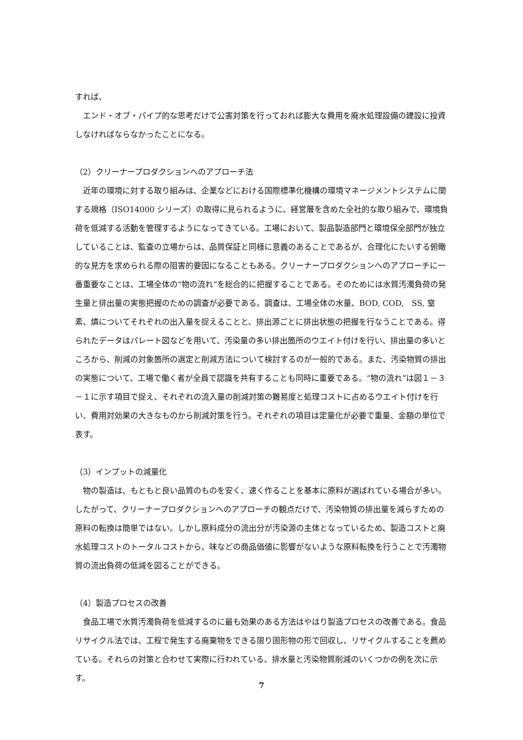すれば、
　エンド・オブ・パイプ的な思考だけで公害対策を行っておれば膨大な費用を廃水処理設備の建設に投資しなければならなかったことになる。
（2）クリーナープロダクションへのアプローチ法
　近年の環境に対する取り組みは、企業などにおける国際標準化機構の環境マネージメントシステムに関する規格（ISO14000 シリーズ）の取得に見られるように、経営層を含めた全社的な取り組みで、環境負荷を低減する活動を管理するようになってきている。工場において、製品製造部門と環境保全部門が独立していることは、監査の立場からは、品質保証と同様に意義のあることであるが、合理化にたいする俯瞰的な見方を求められる際の阻害的要因になることもある。クリーナープロダクションへのアプローチに一番重要なことは、工場全体の“物の流れ”を総合的に把握することである。そのためには水質汚濁負荷の発生量と排出量の実態把握のための調査が必要である。調査は、工場全体の水量、BOD, COD,　SS, 窒素、燐についてそれぞれの出入量を捉えることと、排出源ごとに排出状態の把握を行なうことである。得られたデータはパレート図などを用いて、汚染量の多い排出箇所のウエイト付けを行い、排出量の多いところから、削減の対象箇所の選定と削減方法について検討するのが一般的である。また、汚染物質の排出の実態について、工場で働く者が全員で認識を共有することも同時に重要である。“物の流れ”は図１－３－１に示す項目で捉え、それぞれの流入量の削減対策の難易度と処理コストに占めるウエイト付けを行い、費用対効果の大きなものから削減対策を行う。それぞれの項目は定量化が必要で重量、金額の単位で表す。
（3）インプットの減量化
　物の製造は、もともと良い品質のものを安く、速く作ることを基本に原料が選ばれている場合が多い。したがって、クリーナープロダクションへのアプローチの観点だけで、汚染物質の排出量を減らすための原料の転換は簡単ではない。しかし原料成分の流出分が汚染源の主体となっているため、製造コストと廃水処理コストのトータルコストから、味などの商品価値に影響がないような原料転換を行うことで汚濁物質の流出負荷の低減を図ることができる。
（4）製造プロセスの改善
　食品工場で水質汚濁負荷を低減するのに最も効果のある方法はやはり製造プロセスの改善である。食品リサイクル法では、工程で発生する廃棄物をできる限り固形物の形で回収し、リサイクルすることを薦めている。それらの対策と合わせて実際に行われている、排水量と汚染物質削減のいくつかの例を次に示す。
7